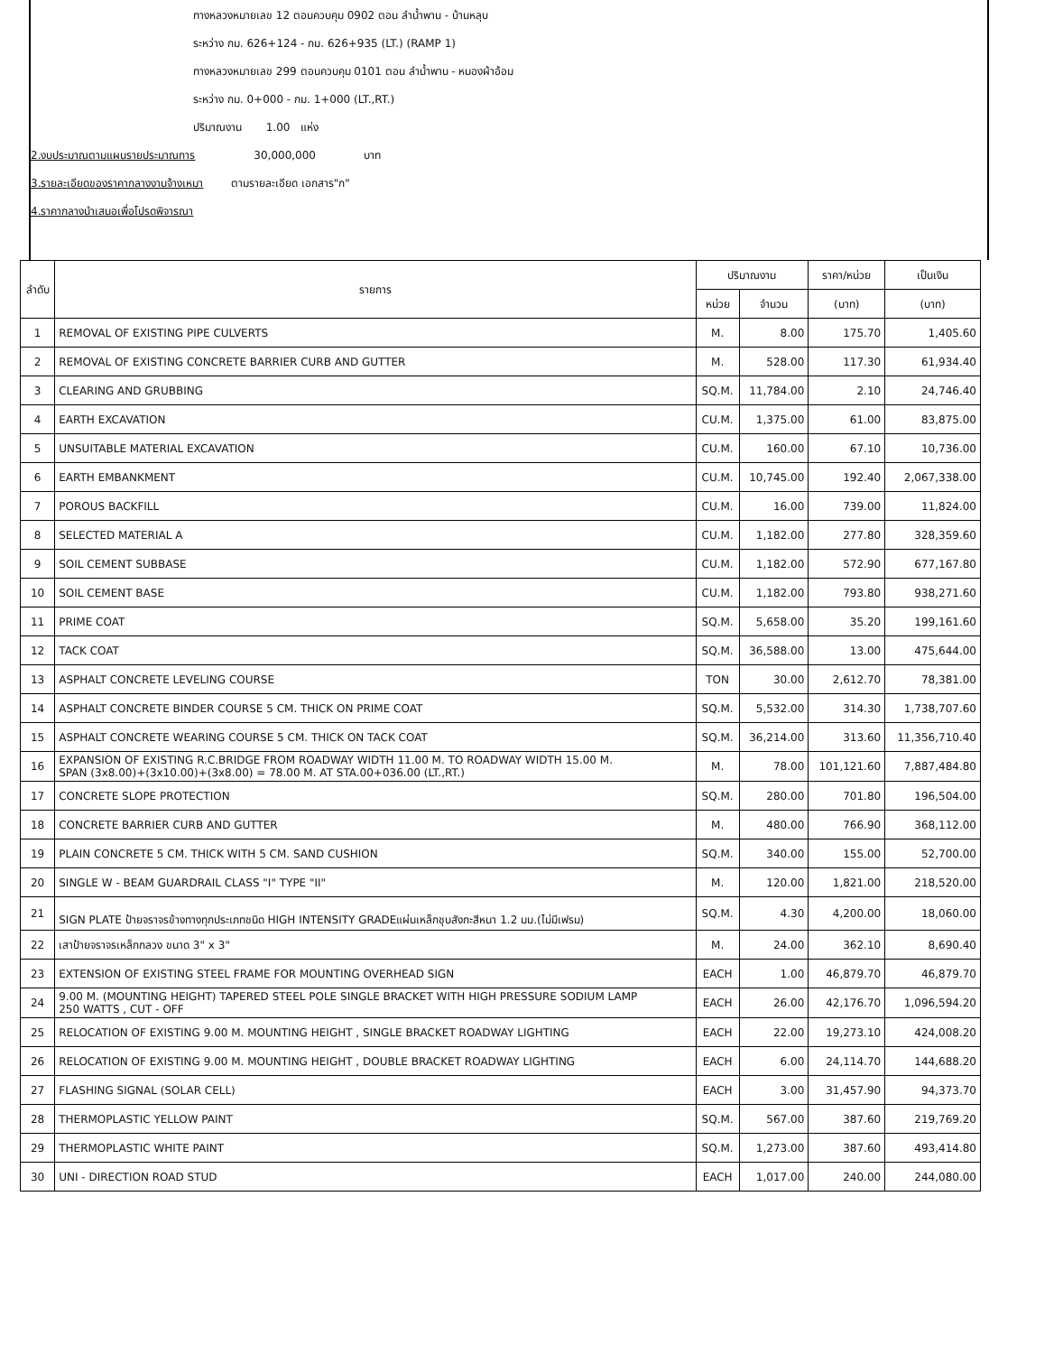ทางหลวงหมายเลข 12 ตอนควบคุม 0902 ตอน ลำน้ำพาน - บ้านหลุบ
ระหว่าง กม. 626+124 - กม. 626+935 (LT.) (RAMP 1)
ทางหลวงหมายเลข 299 ตอนควบคุม 0101 ตอน ลำน้ำพาน - หนองผ้าอ้อม
ระหว่าง กม. 0+000 - กม. 1+000 (LT.,RT.)
ปริมาณงาน 1.00 แห่ง
2.งบประมาณตามแผนรายประมาณการ 30,000,000 บาท
3.รายละเอียดของราคากลางงานจ้างเหมา ตามรายละเอียด เอกสาร"ก"
4.ราคากลางนำเสนอเพื่อโปรดพิจารณา
| ลำดับ | รายการ | ปริมาณงาน | | ราคา/หน่วย | เป็นเงิน |
| --- | --- | --- | --- | --- | --- |
| | | หน่วย | จำนวน | (บาท) | (บาท) |
| 1 | REMOVAL OF EXISTING PIPE CULVERTS | M. | 8.00 | 175.70 | 1,405.60 |
| 2 | REMOVAL OF EXISTING CONCRETE BARRIER CURB AND GUTTER | M. | 528.00 | 117.30 | 61,934.40 |
| 3 | CLEARING AND GRUBBING | SQ.M. | 11,784.00 | 2.10 | 24,746.40 |
| 4 | EARTH EXCAVATION | CU.M. | 1,375.00 | 61.00 | 83,875.00 |
| 5 | UNSUITABLE MATERIAL EXCAVATION | CU.M. | 160.00 | 67.10 | 10,736.00 |
| 6 | EARTH EMBANKMENT | CU.M. | 10,745.00 | 192.40 | 2,067,338.00 |
| 7 | POROUS BACKFILL | CU.M. | 16.00 | 739.00 | 11,824.00 |
| 8 | SELECTED MATERIAL A | CU.M. | 1,182.00 | 277.80 | 328,359.60 |
| 9 | SOIL CEMENT SUBBASE | CU.M. | 1,182.00 | 572.90 | 677,167.80 |
| 10 | SOIL CEMENT BASE | CU.M. | 1,182.00 | 793.80 | 938,271.60 |
| 11 | PRIME COAT | SQ.M. | 5,658.00 | 35.20 | 199,161.60 |
| 12 | TACK COAT | SQ.M. | 36,588.00 | 13.00 | 475,644.00 |
| 13 | ASPHALT CONCRETE LEVELING COURSE | TON | 30.00 | 2,612.70 | 78,381.00 |
| 14 | ASPHALT CONCRETE BINDER COURSE 5 CM. THICK ON PRIME COAT | SQ.M. | 5,532.00 | 314.30 | 1,738,707.60 |
| 15 | ASPHALT CONCRETE WEARING COURSE 5 CM. THICK ON TACK COAT | SQ.M. | 36,214.00 | 313.60 | 11,356,710.40 |
| 16 | EXPANSION OF EXISTING R.C.BRIDGE FROM ROADWAY WIDTH 11.00 M. TO ROADWAY WIDTH 15.00 M. SPAN (3x8.00)+(3x10.00)+(3x8.00) = 78.00 M. AT STA.00+036.00 (LT.,RT.) | M. | 78.00 | 101,121.60 | 7,887,484.80 |
| 17 | CONCRETE SLOPE PROTECTION | SQ.M. | 280.00 | 701.80 | 196,504.00 |
| 18 | CONCRETE BARRIER CURB AND GUTTER | M. | 480.00 | 766.90 | 368,112.00 |
| 19 | PLAIN CONCRETE 5 CM. THICK WITH 5 CM. SAND CUSHION | SQ.M. | 340.00 | 155.00 | 52,700.00 |
| 20 | SINGLE W - BEAM GUARDRAIL CLASS "I" TYPE "II" | M. | 120.00 | 1,821.00 | 218,520.00 |
| 21 | SIGN PLATE ป้ายจราจรข้างทางทุกประเภทชนิด HIGH INTENSITY GRADEแผ่นเหล็กชุบสังกะสีหนา 1.2 มม.(ไม่มีเฟรม) | SQ.M. | 4.30 | 4,200.00 | 18,060.00 |
| 22 | เสาป้ายจราจรเหล็กกลวง ขนาด 3" x 3" | M. | 24.00 | 362.10 | 8,690.40 |
| 23 | EXTENSION OF EXISTING STEEL FRAME FOR MOUNTING OVERHEAD SIGN | EACH | 1.00 | 46,879.70 | 46,879.70 |
| 24 | 9.00 M. (MOUNTING HEIGHT) TAPERED STEEL POLE SINGLE BRACKET WITH HIGH PRESSURE SODIUM LAMP 250 WATTS , CUT - OFF | EACH | 26.00 | 42,176.70 | 1,096,594.20 |
| 25 | RELOCATION OF EXISTING 9.00 M. MOUNTING HEIGHT , SINGLE BRACKET ROADWAY LIGHTING | EACH | 22.00 | 19,273.10 | 424,008.20 |
| 26 | RELOCATION OF EXISTING 9.00 M. MOUNTING HEIGHT , DOUBLE BRACKET ROADWAY LIGHTING | EACH | 6.00 | 24,114.70 | 144,688.20 |
| 27 | FLASHING SIGNAL (SOLAR CELL) | EACH | 3.00 | 31,457.90 | 94,373.70 |
| 28 | THERMOPLASTIC YELLOW PAINT | SQ.M. | 567.00 | 387.60 | 219,769.20 |
| 29 | THERMOPLASTIC WHITE PAINT | SQ.M. | 1,273.00 | 387.60 | 493,414.80 |
| 30 | UNI - DIRECTION ROAD STUD | EACH | 1,017.00 | 240.00 | 244,080.00 |